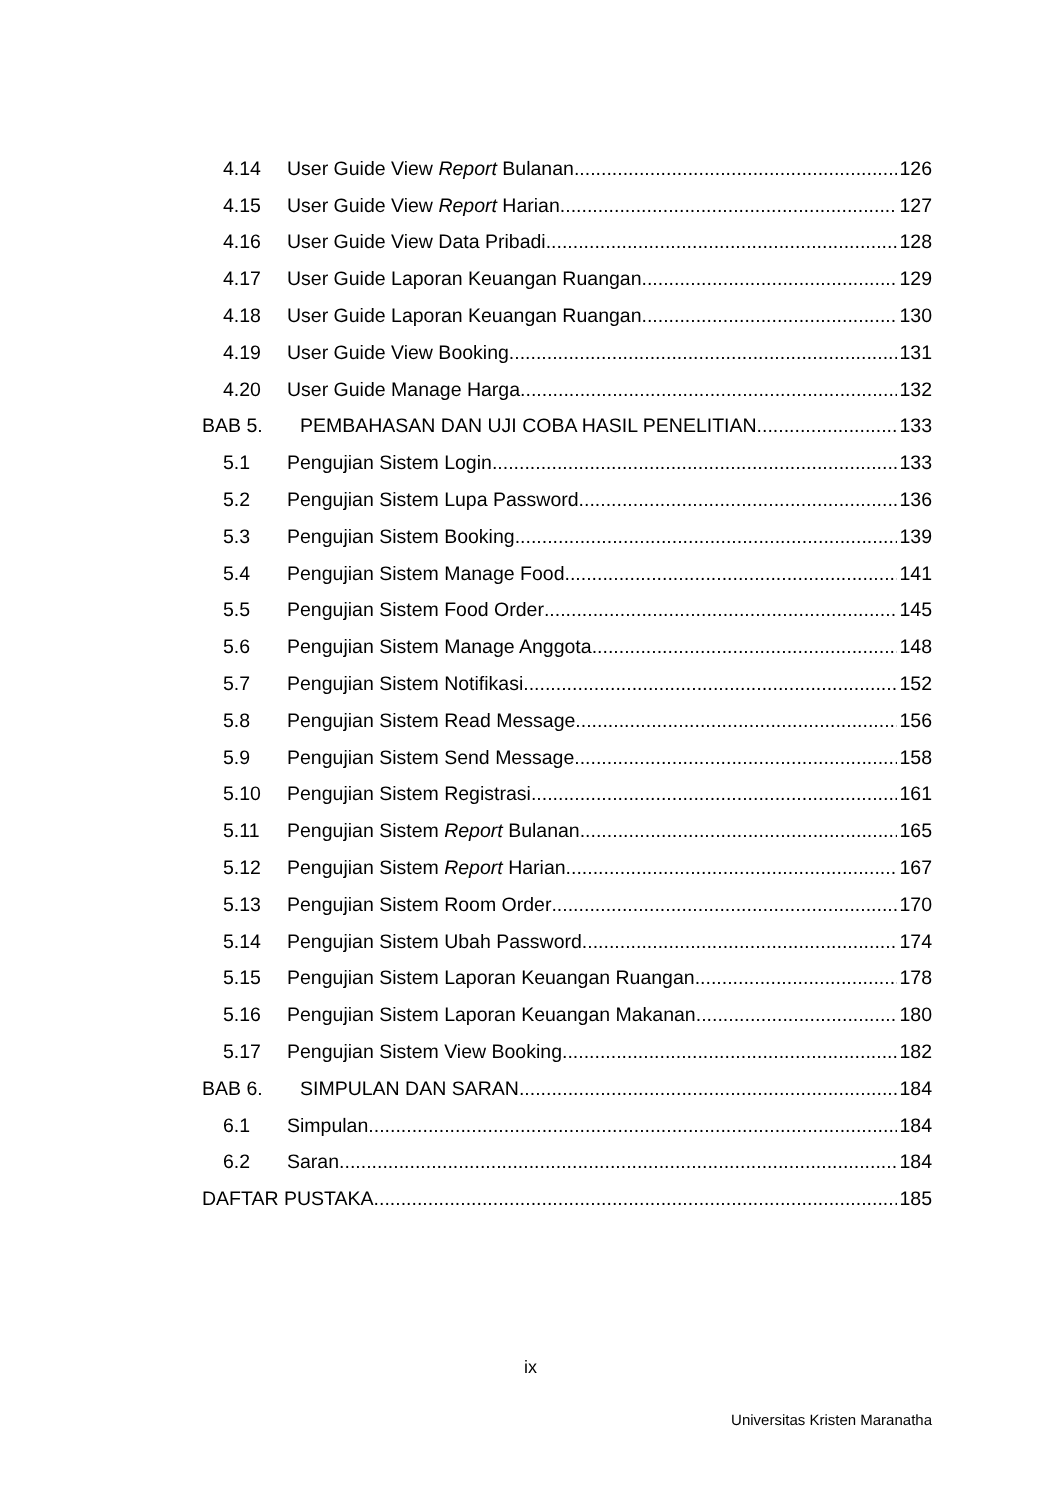4.14 User Guide View Report Bulanan 126
4.15 User Guide View Report Harian 127
4.16 User Guide View Data Pribadi 128
4.17 User Guide Laporan Keuangan Ruangan 129
4.18 User Guide Laporan Keuangan Ruangan 130
4.19 User Guide View Booking 131
4.20 User Guide Manage Harga 132
BAB 5. PEMBAHASAN DAN UJI COBA HASIL PENELITIAN 133
5.1 Pengujian Sistem Login 133
5.2 Pengujian Sistem Lupa Password 136
5.3 Pengujian Sistem Booking 139
5.4 Pengujian Sistem Manage Food 141
5.5 Pengujian Sistem Food Order 145
5.6 Pengujian Sistem Manage Anggota 148
5.7 Pengujian Sistem Notifikasi 152
5.8 Pengujian Sistem Read Message 156
5.9 Pengujian Sistem Send Message 158
5.10 Pengujian Sistem Registrasi 161
5.11 Pengujian Sistem Report Bulanan 165
5.12 Pengujian Sistem Report Harian 167
5.13 Pengujian Sistem Room Order 170
5.14 Pengujian Sistem Ubah Password 174
5.15 Pengujian Sistem Laporan Keuangan Ruangan 178
5.16 Pengujian Sistem Laporan Keuangan Makanan 180
5.17 Pengujian Sistem View Booking 182
BAB 6. SIMPULAN DAN SARAN 184
6.1 Simpulan 184
6.2 Saran 184
DAFTAR PUSTAKA 185
ix
Universitas Kristen Maranatha